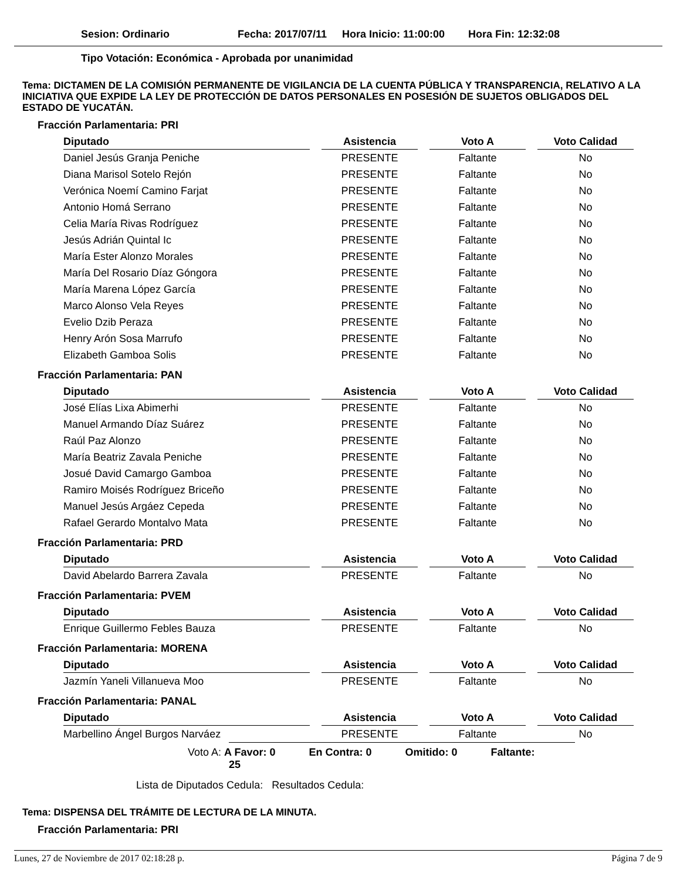Sesion: Ordinario Fecha: 2017/07/11 Hora Inicio: 11:00:00 Hora Fin: 12:32:08
Tipo Votación: Económica - Aprobada por unanimidad
Tema: DICTAMEN DE LA COMISIÓN PERMANENTE DE VIGILANCIA DE LA CUENTA PÚBLICA Y TRANSPARENCIA, RELATIVO A LA INICIATIVA QUE EXPIDE LA LEY DE PROTECCIÓN DE DATOS PERSONALES EN POSESIÓN DE SUJETOS OBLIGADOS DEL ESTADO DE YUCATÁN.
Fracción Parlamentaria: PRI
| Diputado | Asistencia | Voto A | Voto Calidad |
| --- | --- | --- | --- |
| Daniel Jesús Granja Peniche | PRESENTE | Faltante | No |
| Diana Marisol Sotelo Rejón | PRESENTE | Faltante | No |
| Verónica Noemí Camino Farjat | PRESENTE | Faltante | No |
| Antonio Homá Serrano | PRESENTE | Faltante | No |
| Celia María Rivas Rodríguez | PRESENTE | Faltante | No |
| Jesús Adrián Quintal Ic | PRESENTE | Faltante | No |
| María Ester Alonzo Morales | PRESENTE | Faltante | No |
| María Del Rosario Díaz Góngora | PRESENTE | Faltante | No |
| María Marena López García | PRESENTE | Faltante | No |
| Marco Alonso Vela Reyes | PRESENTE | Faltante | No |
| Evelio Dzib Peraza | PRESENTE | Faltante | No |
| Henry Arón Sosa Marrufo | PRESENTE | Faltante | No |
| Elizabeth Gamboa Solis | PRESENTE | Faltante | No |
Fracción Parlamentaria: PAN
| Diputado | Asistencia | Voto A | Voto Calidad |
| --- | --- | --- | --- |
| José Elías Lixa Abimerhi | PRESENTE | Faltante | No |
| Manuel Armando Díaz Suárez | PRESENTE | Faltante | No |
| Raúl Paz Alonzo | PRESENTE | Faltante | No |
| María Beatriz Zavala Peniche | PRESENTE | Faltante | No |
| Josué David Camargo Gamboa | PRESENTE | Faltante | No |
| Ramiro Moisés Rodríguez Briceño | PRESENTE | Faltante | No |
| Manuel Jesús Argáez Cepeda | PRESENTE | Faltante | No |
| Rafael Gerardo Montalvo Mata | PRESENTE | Faltante | No |
Fracción Parlamentaria: PRD
| Diputado | Asistencia | Voto A | Voto Calidad |
| --- | --- | --- | --- |
| David Abelardo Barrera Zavala | PRESENTE | Faltante | No |
Fracción Parlamentaria: PVEM
| Diputado | Asistencia | Voto A | Voto Calidad |
| --- | --- | --- | --- |
| Enrique Guillermo Febles Bauza | PRESENTE | Faltante | No |
Fracción Parlamentaria: MORENA
| Diputado | Asistencia | Voto A | Voto Calidad |
| --- | --- | --- | --- |
| Jazmín Yaneli Villanueva Moo | PRESENTE | Faltante | No |
Fracción Parlamentaria: PANAL
| Diputado | Asistencia | Voto A | Voto Calidad |
| --- | --- | --- | --- |
| Marbellino Ángel Burgos Narváez | PRESENTE | Faltante | No |
Voto A: A Favor: 0 En Contra: 0 Omitido: 0 Faltante: 25
Lista de Diputados Cedula: Resultados Cedula:
Tema: DISPENSA DEL TRÁMITE DE LECTURA DE LA MINUTA.
Fracción Parlamentaria: PRI
Lunes, 27 de Noviembre de 2017 02:18:28 p. Página 7 de 9